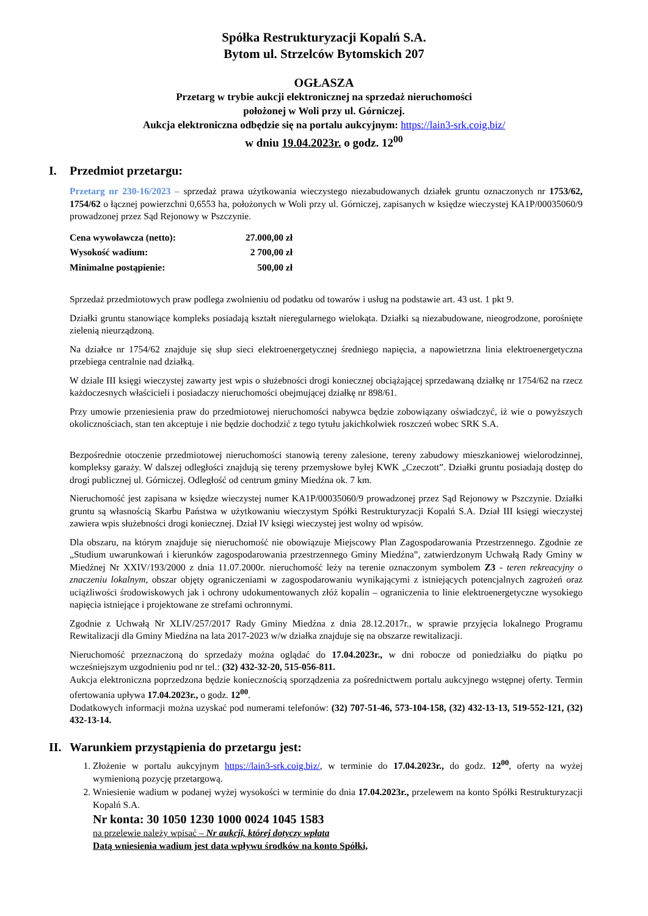Spółka Restrukturyzacji Kopalń S.A.
Bytom ul. Strzelców Bytomskich 207
OGŁASZA
Przetarg w trybie aukcji elektronicznej na sprzedaż nieruchomości
położonej w Woli przy ul. Górniczej.
Aukcja elektroniczna odbędzie się na portalu aukcyjnym: https://lain3-srk.coig.biz/
w dniu 19.04.2023r. o godz. 12<sup>00</sup>
I. Przedmiot przetargu:
Przetarg nr 230-16/2023 – sprzedaż prawa użytkowania wieczystego niezabudowanych działek gruntu oznaczonych nr 1753/62, 1754/62 o łącznej powierzchni 0,6553 ha, położonych w Woli przy ul. Górniczej, zapisanych w księdze wieczystej KA1P/00035060/9 prowadzonej przez Sąd Rejonowy w Pszczynie.
| Cena wywoławcza (netto): | 27.000,00 zł |
| Wysokość wadium: | 2 700,00 zł |
| Minimalne postąpienie: | 500,00 zł |
Sprzedaż przedmiotowych praw podlega zwolnieniu od podatku od towarów i usług na podstawie art. 43 ust. 1 pkt 9.
Działki gruntu stanowiące kompleks posiadają kształt nieregularnego wielokąta. Działki są niezabudowane, nieogrodzone, porośnięte zielenią nieurządzoną.
Na działce nr 1754/62 znajduje się słup sieci elektroenergetycznej średniego napięcia, a napowietrzna linia elektroenergetyczna przebiega centralnie nad działką.
W dziale III księgi wieczystej zawarty jest wpis o służebności drogi koniecznej obciążającej sprzedawaną działkę nr 1754/62 na rzecz każdoczesnych właścicieli i posiadaczy nieruchomości obejmującej działkę nr 898/61.
Przy umowie przeniesienia praw do przedmiotowej nieruchomości nabywca będzie zobowiązany oświadczyć, iż wie o powyższych okolicznościach, stan ten akceptuje i nie będzie dochodzić z tego tytułu jakichkolwiek roszczeń wobec SRK S.A.
Bezpośrednie otoczenie przedmiotowej nieruchomości stanowią tereny zalesione, tereny zabudowy mieszkaniowej wielorodzinnej, kompleksy garaży. W dalszej odległości znajdują się tereny przemysłowe byłej KWK „Czeczott”. Działki gruntu posiadają dostęp do drogi publicznej ul. Górniczej. Odległość od centrum gminy Miedźna ok. 7 km.
Nieruchomość jest zapisana w księdze wieczystej numer KA1P/00035060/9 prowadzonej przez Sąd Rejonowy w Pszczynie. Działki gruntu są własnością Skarbu Państwa w użytkowaniu wieczystym Spółki Restrukturyzacji Kopalń S.A. Dział III księgi wieczystej zawiera wpis służebności drogi koniecznej. Dział IV księgi wieczystej jest wolny od wpisów.
Dla obszaru, na którym znajduje się nieruchomość nie obowiązuje Miejscowy Plan Zagospodarowania Przestrzennego. Zgodnie ze „Studium uwarunkowań i kierunków zagospodarowania przestrzennego Gminy Miedźna”, zatwierdzonym Uchwałą Rady Gminy w Miedźnej Nr XXIV/193/2000 z dnia 11.07.2000r. nieruchomość leży na terenie oznaczonym symbolem Z3 - teren rekreacyjny o znaczeniu lokalnym, obszar objęty ograniczeniami w zagospodarowaniu wynikającymi z istniejących potencjalnych zagrożeń oraz uciążliwości środowiskowych jak i ochrony udokumentowanych złóż kopalin – ograniczenia to linie elektroenergetyczne wysokiego napięcia istniejące i projektowane ze strefami ochronnymi.
Zgodnie z Uchwałą Nr XLIV/257/2017 Rady Gminy Miedźna z dnia 28.12.2017r., w sprawie przyjęcia lokalnego Programu Rewitalizacji dla Gminy Miedźna na lata 2017-2023 w/w działka znajduje się na obszarze rewitalizacji.
Nieruchomość przeznaczoną do sprzedaży można oglądać do 17.04.2023r., w dni robocze od poniedziałku do piątku po wcześniejszym uzgodnieniu pod nr tel.: (32) 432-32-20, 515-056-811.
Aukcja elektroniczna poprzedzona będzie koniecznością sporządzenia za pośrednictwem portalu aukcyjnego wstępnej oferty. Termin ofertowania upływa 17.04.2023r., o godz. 12<sup>00</sup>.
Dodatkowych informacji można uzyskać pod numerami telefonów: (32) 707-51-46, 573-104-158, (32) 432-13-13, 519-552-121, (32) 432-13-14.
II. Warunkiem przystąpienia do przetargu jest:
1. Złożenie w portalu aukcyjnym https://lain3-srk.coig.biz/, w terminie do 17.04.2023r., do godz. 12<sup>00</sup>, oferty na wyżej wymienioną pozycję przetargową.
2. Wniesienie wadium w podanej wyżej wysokości w terminie do dnia 17.04.2023r., przelewem na konto Spółki Restrukturyzacji Kopalń S.A.
Nr konta: 30 1050 1230 1000 0024 1045 1583
na przelewie należy wpisać – Nr aukcji, której dotyczy wpłata
Datą wniesienia wadium jest data wpływu środków na konto Spółki,